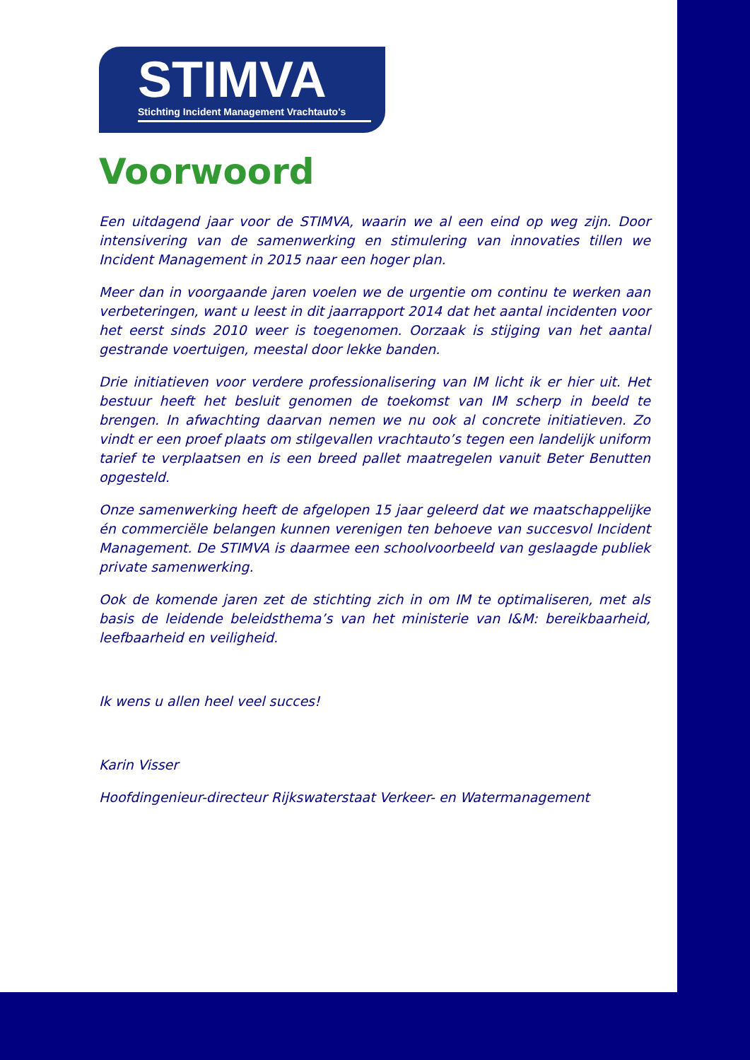STIMVA
Stichting Incident Management Vrachtauto's
Voorwoord
Een uitdagend jaar voor de STIMVA, waarin we al een eind op weg zijn. Door intensivering van de samenwerking en stimulering van innovaties tillen we Incident Management in 2015 naar een hoger plan.
Meer dan in voorgaande jaren voelen we de urgentie om continu te werken aan verbeteringen, want u leest in dit jaarrapport 2014 dat het aantal incidenten voor het eerst sinds 2010 weer is toegenomen. Oorzaak is stijging van het aantal gestrande voertuigen, meestal door lekke banden.
Drie initiatieven voor verdere professionalisering van IM licht ik er hier uit. Het bestuur heeft het besluit genomen de toekomst van IM scherp in beeld te brengen. In afwachting daarvan nemen we nu ook al concrete initiatieven. Zo vindt er een proef plaats om stilgevallen vrachtauto’s tegen een landelijk uniform tarief te verplaatsen en is een breed pallet maatregelen vanuit Beter Benutten opgesteld.
Onze samenwerking heeft de afgelopen 15 jaar geleerd dat we maatschappelijke én commerciële belangen kunnen verenigen ten behoeve van succesvol Incident Management. De STIMVA is daarmee een schoolvoorbeeld van geslaagde publiek private samenwerking.
Ook de komende jaren zet de stichting zich in om IM te optimaliseren, met als basis de leidende beleidsthema’s van het ministerie van I&M: bereikbaarheid, leefbaarheid en veiligheid.
Ik wens u allen heel veel succes!
Karin Visser
Hoofdingenieur-directeur Rijkswaterstaat Verkeer- en Watermanagement